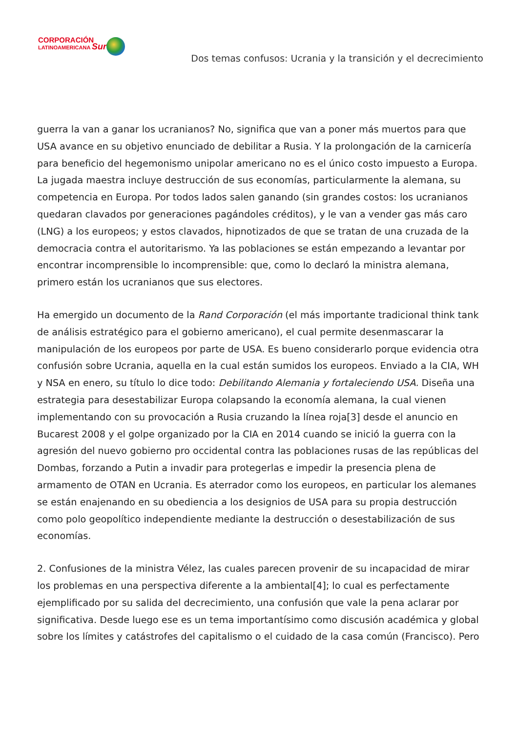CORPORACIÓN
LATINOAMERICANA Sur
Dos temas confusos: Ucrania y la transición y el decrecimiento
guerra la van a ganar los ucranianos? No, significa que van a poner más muertos para que USA avance en su objetivo enunciado de debilitar a Rusia. Y la prolongación de la carnicería para beneficio del hegemonismo unipolar americano no es el único costo impuesto a Europa. La jugada maestra incluye destrucción de sus economías, particularmente la alemana, su competencia en Europa. Por todos lados salen ganando (sin grandes costos: los ucranianos quedaran clavados por generaciones pagándoles créditos), y le van a vender gas más caro (LNG) a los europeos; y estos clavados, hipnotizados de que se tratan de una cruzada de la democracia contra el autoritarismo. Ya las poblaciones se están empezando a levantar por encontrar incomprensible lo incomprensible: que, como lo declaró la ministra alemana, primero están los ucranianos que sus electores.
Ha emergido un documento de la Rand Corporación (el más importante tradicional think tank de análisis estratégico para el gobierno americano), el cual permite desenmascarar la manipulación de los europeos por parte de USA. Es bueno considerarlo porque evidencia otra confusión sobre Ucrania, aquella en la cual están sumidos los europeos. Enviado a la CIA, WH y NSA en enero, su título lo dice todo: Debilitando Alemania y fortaleciendo USA. Diseña una estrategia para desestabilizar Europa colapsando la economía alemana, la cual vienen implementando con su provocación a Rusia cruzando la línea roja[3] desde el anuncio en Bucarest 2008 y el golpe organizado por la CIA en 2014 cuando se inició la guerra con la agresión del nuevo gobierno pro occidental contra las poblaciones rusas de las repúblicas del Dombas, forzando a Putin a invadir para protegerlas e impedir la presencia plena de armamento de OTAN en Ucrania. Es aterrador como los europeos, en particular los alemanes se están enajenando en su obediencia a los designios de USA para su propia destrucción como polo geopolítico independiente mediante la destrucción o desestabilización de sus economías.
2. Confusiones de la ministra Vélez, las cuales parecen provenir de su incapacidad de mirar los problemas en una perspectiva diferente a la ambiental[4]; lo cual es perfectamente ejemplificado por su salida del decrecimiento, una confusión que vale la pena aclarar por significativa. Desde luego ese es un tema importantísimo como discusión académica y global sobre los límites y catástrofes del capitalismo o el cuidado de la casa común (Francisco). Pero